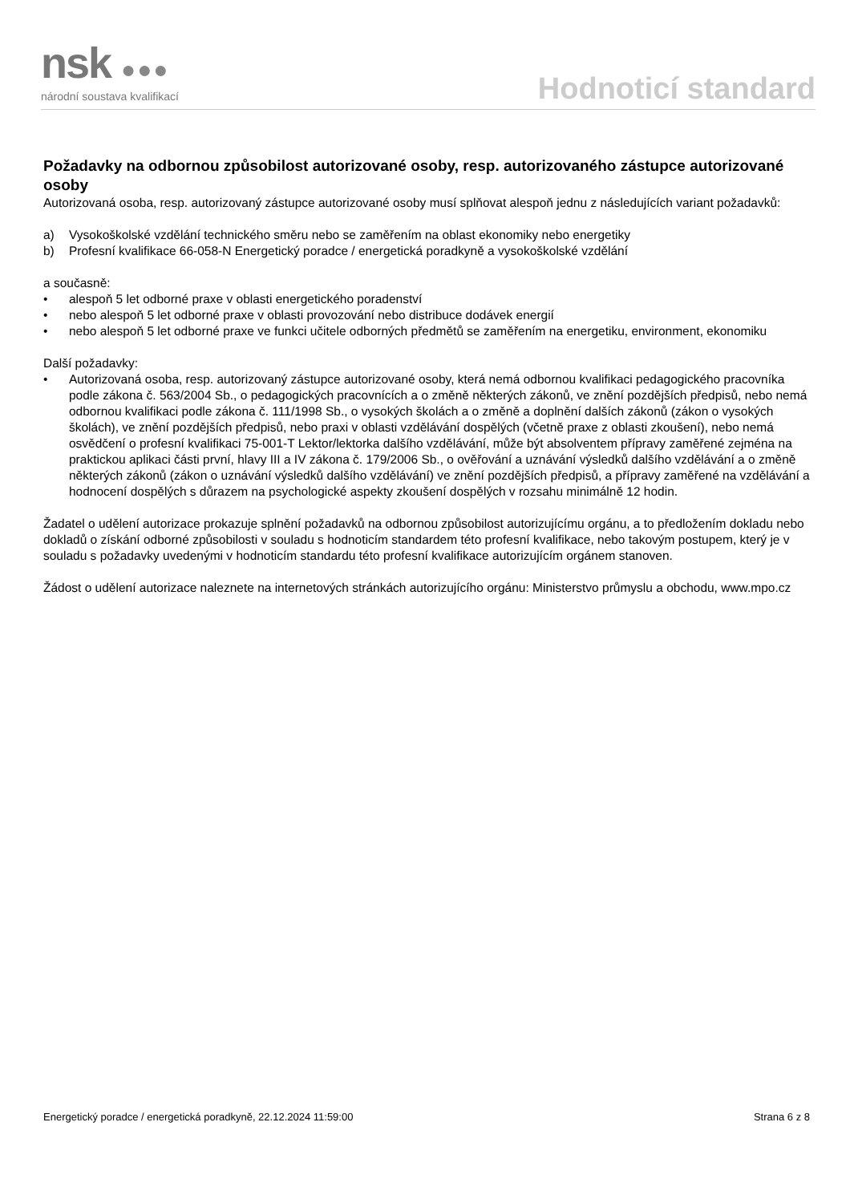nsk ●●●
národní soustava kvalifikací
Hodnoticí standard
Požadavky na odbornou způsobilost autorizované osoby, resp. autorizovaného zástupce autorizované osoby
Autorizovaná osoba, resp. autorizovaný zástupce autorizované osoby musí splňovat alespoň jednu z následujících variant požadavků:
a) Vysokoškolské vzdělání technického směru nebo se zaměřením na oblast ekonomiky nebo energetiky
b) Profesní kvalifikace 66-058-N Energetický poradce / energetická poradkyně a vysokoškolské vzdělání
a současně:
• alespoň 5 let odborné praxe v oblasti energetického poradenství
• nebo alespoň 5 let odborné praxe v oblasti provozování nebo distribuce dodávek energií
• nebo alespoň 5 let odborné praxe ve funkci učitele odborných předmětů se zaměřením na energetiku, environment, ekonomiku
Další požadavky:
• Autorizovaná osoba, resp. autorizovaný zástupce autorizované osoby, která nemá odbornou kvalifikaci pedagogického pracovníka podle zákona č. 563/2004 Sb., o pedagogických pracovnících a o změně některých zákonů, ve znění pozdějších předpisů, nebo nemá odbornou kvalifikaci podle zákona č. 111/1998 Sb., o vysokých školách a o změně a doplnění dalších zákonů (zákon o vysokých školách), ve znění pozdějších předpisů, nebo praxi v oblasti vzdělávání dospělých (včetně praxe z oblasti zkoušení), nebo nemá osvědčení o profesní kvalifikaci 75-001-T Lektor/lektorka dalšího vzdělávání, může být absolventem přípravy zaměřené zejména na praktickou aplikaci části první, hlavy III a IV zákona č. 179/2006 Sb., o ověřování a uznávání výsledků dalšího vzdělávání a o změně některých zákonů (zákon o uznávání výsledků dalšího vzdělávání) ve znění pozdějších předpisů, a přípravy zaměřené na vzdělávání a hodnocení dospělých s důrazem na psychologické aspekty zkoušení dospělých v rozsahu minimálně 12 hodin.
Žadatel o udělení autorizace prokazuje splnění požadavků na odbornou způsobilost autorizujícímu orgánu, a to předložením dokladu nebo dokladů o získání odborné způsobilosti v souladu s hodnoticím standardem této profesní kvalifikace, nebo takovým postupem, který je v souladu s požadavky uvedenými v hodnoticím standardu této profesní kvalifikace autorizujícím orgánem stanoven.
Žádost o udělení autorizace naleznete na internetových stránkách autorizujícího orgánu: Ministerstvo průmyslu a obchodu, www.mpo.cz
Energetický poradce / energetická poradkyně, 22.12.2024 11:59:00 Strana 6 z 8